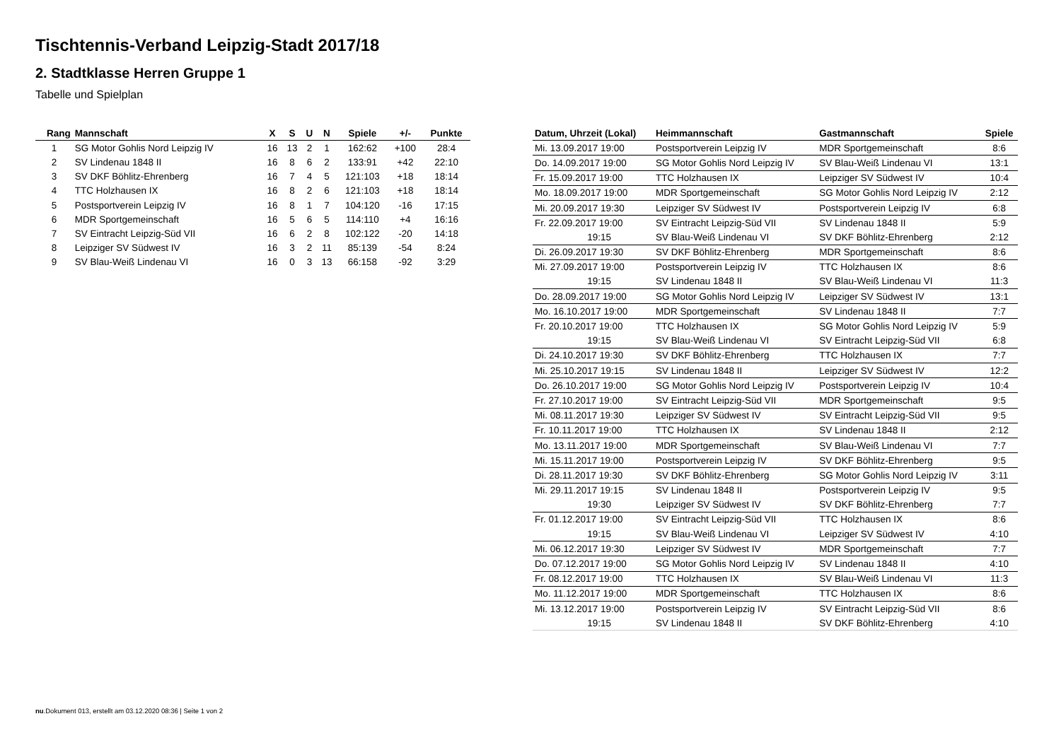Tischtennis-Verband Leipzig-Stadt 2017/18
2. Stadtklasse Herren Gruppe 1
Tabelle und Spielplan
| Rang | Mannschaft | X | S | U | N | Spiele | +/- | Punkte |
| --- | --- | --- | --- | --- | --- | --- | --- | --- |
| 1 | SG Motor Gohlis Nord Leipzig IV | 16 | 13 | 2 | 1 | 162:62 | +100 | 28:4 |
| 2 | SV Lindenau 1848 II | 16 | 8 | 6 | 2 | 133:91 | +42 | 22:10 |
| 3 | SV DKF Böhlitz-Ehrenberg | 16 | 7 | 4 | 5 | 121:103 | +18 | 18:14 |
| 4 | TTC Holzhausen IX | 16 | 8 | 2 | 6 | 121:103 | +18 | 18:14 |
| 5 | Postsportverein Leipzig IV | 16 | 8 | 1 | 7 | 104:120 | -16 | 17:15 |
| 6 | MDR Sportgemeinschaft | 16 | 5 | 6 | 5 | 114:110 | +4 | 16:16 |
| 7 | SV Eintracht Leipzig-Süd VII | 16 | 6 | 2 | 8 | 102:122 | -20 | 14:18 |
| 8 | Leipziger SV Südwest IV | 16 | 3 | 2 | 11 | 85:139 | -54 | 8:24 |
| 9 | SV Blau-Weiß Lindenau VI | 16 | 0 | 3 | 13 | 66:158 | -92 | 3:29 |
| Datum, Uhrzeit (Lokal) | Heimmannschaft | Gastmannschaft | Spiele |
| --- | --- | --- | --- |
| Mi. 13.09.2017 19:00 | Postsportverein Leipzig IV | MDR Sportgemeinschaft | 8:6 |
| Do. 14.09.2017 19:00 | SG Motor Gohlis Nord Leipzig IV | SV Blau-Weiß Lindenau VI | 13:1 |
| Fr. 15.09.2017 19:00 | TTC Holzhausen IX | Leipziger SV Südwest IV | 10:4 |
| Mo. 18.09.2017 19:00 | MDR Sportgemeinschaft | SG Motor Gohlis Nord Leipzig IV | 2:12 |
| Mi. 20.09.2017 19:30 | Leipziger SV Südwest IV | Postsportverein Leipzig IV | 6:8 |
| Fr. 22.09.2017 19:00 | SV Eintracht Leipzig-Süd VII | SV Lindenau 1848 II | 5:9 |
| 19:15 | SV Blau-Weiß Lindenau VI | SV DKF Böhlitz-Ehrenberg | 2:12 |
| Di. 26.09.2017 19:30 | SV DKF Böhlitz-Ehrenberg | MDR Sportgemeinschaft | 8:6 |
| Mi. 27.09.2017 19:00 | Postsportverein Leipzig IV | TTC Holzhausen IX | 8:6 |
| 19:15 | SV Lindenau 1848 II | SV Blau-Weiß Lindenau VI | 11:3 |
| Do. 28.09.2017 19:00 | SG Motor Gohlis Nord Leipzig IV | Leipziger SV Südwest IV | 13:1 |
| Mo. 16.10.2017 19:00 | MDR Sportgemeinschaft | SV Lindenau 1848 II | 7:7 |
| Fr. 20.10.2017 19:00 | TTC Holzhausen IX | SG Motor Gohlis Nord Leipzig IV | 5:9 |
| 19:15 | SV Blau-Weiß Lindenau VI | SV Eintracht Leipzig-Süd VII | 6:8 |
| Di. 24.10.2017 19:30 | SV DKF Böhlitz-Ehrenberg | TTC Holzhausen IX | 7:7 |
| Mi. 25.10.2017 19:15 | SV Lindenau 1848 II | Leipziger SV Südwest IV | 12:2 |
| Do. 26.10.2017 19:00 | SG Motor Gohlis Nord Leipzig IV | Postsportverein Leipzig IV | 10:4 |
| Fr. 27.10.2017 19:00 | SV Eintracht Leipzig-Süd VII | MDR Sportgemeinschaft | 9:5 |
| Mi. 08.11.2017 19:30 | Leipziger SV Südwest IV | SV Eintracht Leipzig-Süd VII | 9:5 |
| Fr. 10.11.2017 19:00 | TTC Holzhausen IX | SV Lindenau 1848 II | 2:12 |
| Mo. 13.11.2017 19:00 | MDR Sportgemeinschaft | SV Blau-Weiß Lindenau VI | 7:7 |
| Mi. 15.11.2017 19:00 | Postsportverein Leipzig IV | SV DKF Böhlitz-Ehrenberg | 9:5 |
| Di. 28.11.2017 19:30 | SV DKF Böhlitz-Ehrenberg | SG Motor Gohlis Nord Leipzig IV | 3:11 |
| Mi. 29.11.2017 19:15 | SV Lindenau 1848 II | Postsportverein Leipzig IV | 9:5 |
| 19:30 | Leipziger SV Südwest IV | SV DKF Böhlitz-Ehrenberg | 7:7 |
| Fr. 01.12.2017 19:00 | SV Eintracht Leipzig-Süd VII | TTC Holzhausen IX | 8:6 |
| 19:15 | SV Blau-Weiß Lindenau VI | Leipziger SV Südwest IV | 4:10 |
| Mi. 06.12.2017 19:30 | Leipziger SV Südwest IV | MDR Sportgemeinschaft | 7:7 |
| Do. 07.12.2017 19:00 | SG Motor Gohlis Nord Leipzig IV | SV Lindenau 1848 II | 4:10 |
| Fr. 08.12.2017 19:00 | TTC Holzhausen IX | SV Blau-Weiß Lindenau VI | 11:3 |
| Mo. 11.12.2017 19:00 | MDR Sportgemeinschaft | TTC Holzhausen IX | 8:6 |
| Mi. 13.12.2017 19:00 | Postsportverein Leipzig IV | SV Eintracht Leipzig-Süd VII | 8:6 |
| 19:15 | SV Lindenau 1848 II | SV DKF Böhlitz-Ehrenberg | 4:10 |
nu.Dokument 013, erstellt am 03.12.2020 08:36 | Seite 1 von 2